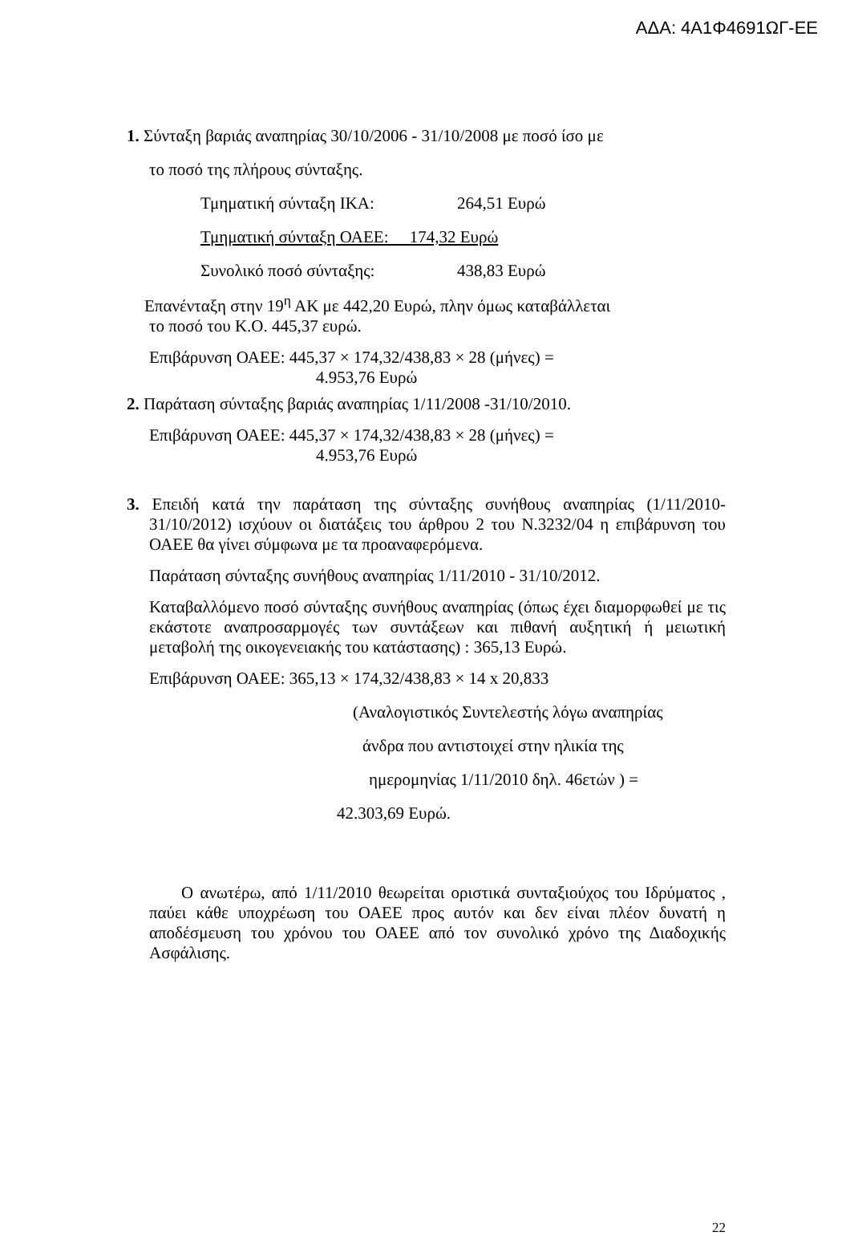ΑΔΑ: 4Α1Φ4691ΩΓ-ΕΕ
1. Σύνταξη βαριάς αναπηρίας 30/10/2006 - 31/10/2008 με ποσό ίσο με
το ποσό της πλήρους σύνταξης.
Τμηματική σύνταξη ΙΚΑ: 264,51 Ευρώ
Τμηματική σύνταξη ΟΑΕΕ: 174,32 Ευρώ
Συνολικό ποσό σύνταξης: 438,83 Ευρώ
Επανένταξη στην 19<sup>η</sup> ΑΚ με 442,20 Ευρώ, πλην όμως καταβάλλεται
το ποσό του Κ.Ο. 445,37 ευρώ.
Επιβάρυνση ΟΑΕΕ: 445,37 × 174,32/438,83 × 28 (μήνες) =
4.953,76 Ευρώ
2. Παράταση σύνταξης βαριάς αναπηρίας 1/11/2008 -31/10/2010.
Επιβάρυνση ΟΑΕΕ: 445,37 × 174,32/438,83 × 28 (μήνες) =
4.953,76 Ευρώ
3. Επειδή κατά την παράταση της σύνταξης συνήθους αναπηρίας (1/11/2010-31/10/2012) ισχύουν οι διατάξεις του άρθρου 2 του Ν.3232/04 η επιβάρυνση του ΟΑΕΕ θα γίνει σύμφωνα με τα προαναφερόμενα.
Παράταση σύνταξης συνήθους αναπηρίας 1/11/2010 - 31/10/2012.
Καταβαλλόμενο ποσό σύνταξης συνήθους αναπηρίας (όπως έχει διαμορφωθεί με τις εκάστοτε αναπροσαρμογές των συντάξεων και πιθανή αυξητική ή μειωτική μεταβολή της οικογενειακής του κατάστασης) : 365,13 Ευρώ.
Επιβάρυνση ΟΑΕΕ: 365,13 × 174,32/438,83 × 14 x 20,833
(Αναλογιστικός Συντελεστής λόγω αναπηρίας
άνδρα που αντιστοιχεί στην ηλικία της
ημερομηνίας 1/11/2010 δηλ. 46ετών ) =
42.303,69 Ευρώ.
Ο ανωτέρω, από 1/11/2010 θεωρείται οριστικά συνταξιούχος του Ιδρύματος , παύει κάθε υποχρέωση του ΟΑΕΕ προς αυτόν και δεν είναι πλέον δυνατή η αποδέσμευση του χρόνου του ΟΑΕΕ από τον συνολικό χρόνο της Διαδοχικής Ασφάλισης.
22